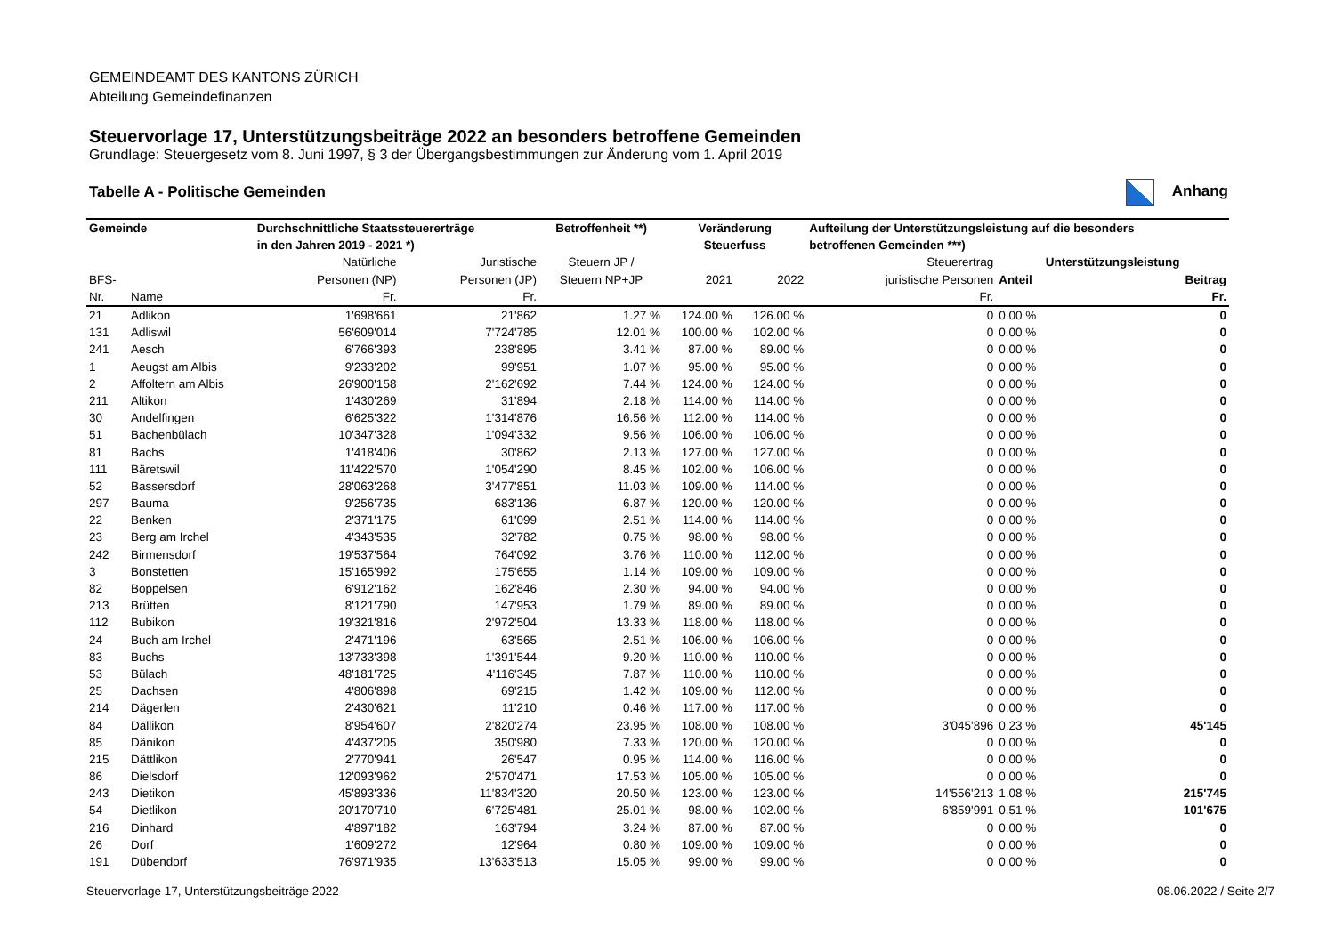GEMEINDEAMT DES KANTONS ZÜRICH
Abteilung Gemeindefinanzen
Steuervorlage 17, Unterstützungsbeiträge 2022 an besonders betroffene Gemeinden
Grundlage: Steuergesetz vom 8. Juni 1997, § 3 der Übergangsbestimmungen zur Änderung vom 1. April 2019
Tabelle A - Politische Gemeinden Anhang
| Gemeinde | | Durchschnittliche Staatssteuererträge | | Betroffenheit **) | Veränderung | | Aufteilung der Unterstützungsleistung auf die besonders | | |
| --- | --- | --- | --- | --- | --- | --- | --- | --- | --- |
| | | in den Jahren 2019 - 2021 *) | | | Steuerfuss | | betroffenen Gemeinden ***) | | |
| | | Natürliche | Juristische | Steuern JP / | | | Steuerertrag | Unterstützungsleistung | |
| BFS- | | Personen (NP) | Personen (JP) | Steuern NP+JP | 2021 | 2022 | juristische Personen | Anteil | Beitrag |
| Nr. | Name | Fr. | Fr. | | | | Fr. | | Fr. |
| 21 | Adlikon | 1'698'661 | 21'862 | 1.27 % | 124.00 % | 126.00 % | 0 | 0.00 % | 0 |
| 131 | Adliswil | 56'609'014 | 7'724'785 | 12.01 % | 100.00 % | 102.00 % | 0 | 0.00 % | 0 |
| 241 | Aesch | 6'766'393 | 238'895 | 3.41 % | 87.00 % | 89.00 % | 0 | 0.00 % | 0 |
| 1 | Aeugst am Albis | 9'233'202 | 99'951 | 1.07 % | 95.00 % | 95.00 % | 0 | 0.00 % | 0 |
| 2 | Affoltern am Albis | 26'900'158 | 2'162'692 | 7.44 % | 124.00 % | 124.00 % | 0 | 0.00 % | 0 |
| 211 | Altikon | 1'430'269 | 31'894 | 2.18 % | 114.00 % | 114.00 % | 0 | 0.00 % | 0 |
| 30 | Andelfingen | 6'625'322 | 1'314'876 | 16.56 % | 112.00 % | 114.00 % | 0 | 0.00 % | 0 |
| 51 | Bachenbülach | 10'347'328 | 1'094'332 | 9.56 % | 106.00 % | 106.00 % | 0 | 0.00 % | 0 |
| 81 | Bachs | 1'418'406 | 30'862 | 2.13 % | 127.00 % | 127.00 % | 0 | 0.00 % | 0 |
| 111 | Bäretswil | 11'422'570 | 1'054'290 | 8.45 % | 102.00 % | 106.00 % | 0 | 0.00 % | 0 |
| 52 | Bassersdorf | 28'063'268 | 3'477'851 | 11.03 % | 109.00 % | 114.00 % | 0 | 0.00 % | 0 |
| 297 | Bauma | 9'256'735 | 683'136 | 6.87 % | 120.00 % | 120.00 % | 0 | 0.00 % | 0 |
| 22 | Benken | 2'371'175 | 61'099 | 2.51 % | 114.00 % | 114.00 % | 0 | 0.00 % | 0 |
| 23 | Berg am Irchel | 4'343'535 | 32'782 | 0.75 % | 98.00 % | 98.00 % | 0 | 0.00 % | 0 |
| 242 | Birmensdorf | 19'537'564 | 764'092 | 3.76 % | 110.00 % | 112.00 % | 0 | 0.00 % | 0 |
| 3 | Bonstetten | 15'165'992 | 175'655 | 1.14 % | 109.00 % | 109.00 % | 0 | 0.00 % | 0 |
| 82 | Boppelsen | 6'912'162 | 162'846 | 2.30 % | 94.00 % | 94.00 % | 0 | 0.00 % | 0 |
| 213 | Brütten | 8'121'790 | 147'953 | 1.79 % | 89.00 % | 89.00 % | 0 | 0.00 % | 0 |
| 112 | Bubikon | 19'321'816 | 2'972'504 | 13.33 % | 118.00 % | 118.00 % | 0 | 0.00 % | 0 |
| 24 | Buch am Irchel | 2'471'196 | 63'565 | 2.51 % | 106.00 % | 106.00 % | 0 | 0.00 % | 0 |
| 83 | Buchs | 13'733'398 | 1'391'544 | 9.20 % | 110.00 % | 110.00 % | 0 | 0.00 % | 0 |
| 53 | Bülach | 48'181'725 | 4'116'345 | 7.87 % | 110.00 % | 110.00 % | 0 | 0.00 % | 0 |
| 25 | Dachsen | 4'806'898 | 69'215 | 1.42 % | 109.00 % | 112.00 % | 0 | 0.00 % | 0 |
| 214 | Dägerlen | 2'430'621 | 11'210 | 0.46 % | 117.00 % | 117.00 % | 0 | 0.00 % | 0 |
| 84 | Dällikon | 8'954'607 | 2'820'274 | 23.95 % | 108.00 % | 108.00 % | 3'045'896 | 0.23 % | 45'145 |
| 85 | Dänikon | 4'437'205 | 350'980 | 7.33 % | 120.00 % | 120.00 % | 0 | 0.00 % | 0 |
| 215 | Dättlikon | 2'770'941 | 26'547 | 0.95 % | 114.00 % | 116.00 % | 0 | 0.00 % | 0 |
| 86 | Dielsdorf | 12'093'962 | 2'570'471 | 17.53 % | 105.00 % | 105.00 % | 0 | 0.00 % | 0 |
| 243 | Dietikon | 45'893'336 | 11'834'320 | 20.50 % | 123.00 % | 123.00 % | 14'556'213 | 1.08 % | 215'745 |
| 54 | Dietlikon | 20'170'710 | 6'725'481 | 25.01 % | 98.00 % | 102.00 % | 6'859'991 | 0.51 % | 101'675 |
| 216 | Dinhard | 4'897'182 | 163'794 | 3.24 % | 87.00 % | 87.00 % | 0 | 0.00 % | 0 |
| 26 | Dorf | 1'609'272 | 12'964 | 0.80 % | 109.00 % | 109.00 % | 0 | 0.00 % | 0 |
| 191 | Dübendorf | 76'971'935 | 13'633'513 | 15.05 % | 99.00 % | 99.00 % | 0 | 0.00 % | 0 |
Steuervorlage 17, Unterstützungsbeiträge 2022 08.06.2022 / Seite 2/7